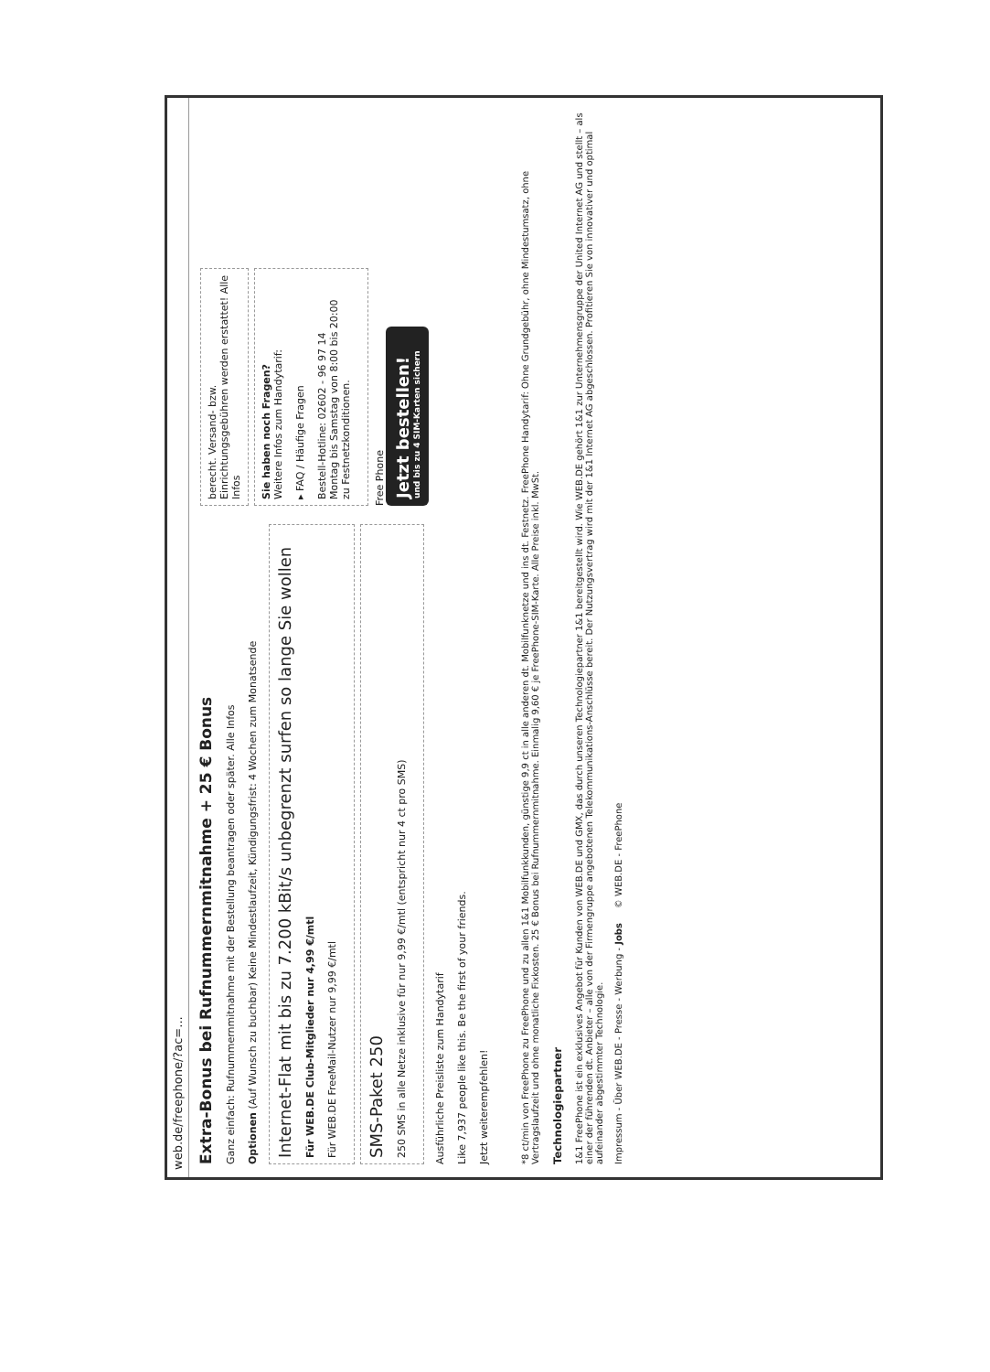web.de/freephone/?ac=...
Extra-Bonus bei Rufnummernmitnahme + 25 € Bonus
Ganz einfach: Rufnummernmitnahme mit der Bestellung beantragen oder später. Alle Infos
Optionen (Auf Wunsch zu buchbar) Keine Mindestlaufzeit, Kündigungsfrist: 4 Wochen zum Monatsende
Internet-Flat mit bis zu 7.200 kBit/s unbegrenzt surfen so lange Sie wollen
Für WEB.DE Club-Mitglieder nur 4,99 €/mtl
Für WEB.DE FreeMail-Nutzer nur 9,99 €/mtl
SMS-Paket 250
250 SMS in alle Netze inklusive für nur 9,99 €/mtl (entspricht nur 4 ct pro SMS)
Ausführliche Preisliste zum Handytarif
Like 7,937 people like this. Be the first of your friends.
Jetzt weiterempfehlen!
berecht. Versand- bzw. Einrichtungsgebühren werden erstattet! Alle Infos
Sie haben noch Fragen?
Weitere Infos zum Handytarif:
▸ FAQ / Häufige Fragen
Bestell-Hotline: 02602 - 96 97 14
Montag bis Samstag von 8:00 bis 20:00
zu Festnetzkonditionen.
Free Phone
Jetzt bestellen!
und bis zu 4 SIM-Karten sichern
*8 ct/min von FreePhone zu FreePhone und zu allen 1&1 Mobilfunkkunden, günstige 9,9 ct in alle anderen dt. Mobilfunknetze und ins dt. Festnetz. FreePhone Handytarif: Ohne Grundgebühr, ohne Mindestumsatz, ohne Vertragslaufzeit und ohne monatliche Fixkosten. 25 € Bonus bei Rufnummernmitnahme. Einmalig 9,60 € je FreePhone-SIM-Karte. Alle Preise inkl. MwSt.
Technologiepartner
1&1 FreePhone ist ein exklusives Angebot für Kunden von WEB.DE und GMX, das durch unseren Technologiepartner 1&1 bereitgestellt wird. Wie WEB.DE gehört 1&1 zur Unternehmensgruppe der United Internet AG und stellt – als einer der führenden dt. Anbieter – alle von der Firmengruppe angebotenen Telekommunikations-Anschlüsse bereit. Der Nutzungsvertrag wird mit der 1&1 Internet AG abgeschlossen. Profitieren Sie von innovativer und optimal aufeinander abgestimmter Technologie.
Impressum - Über WEB.DE - Presse - Werbung - Jobs © WEB.DE - FreePhone